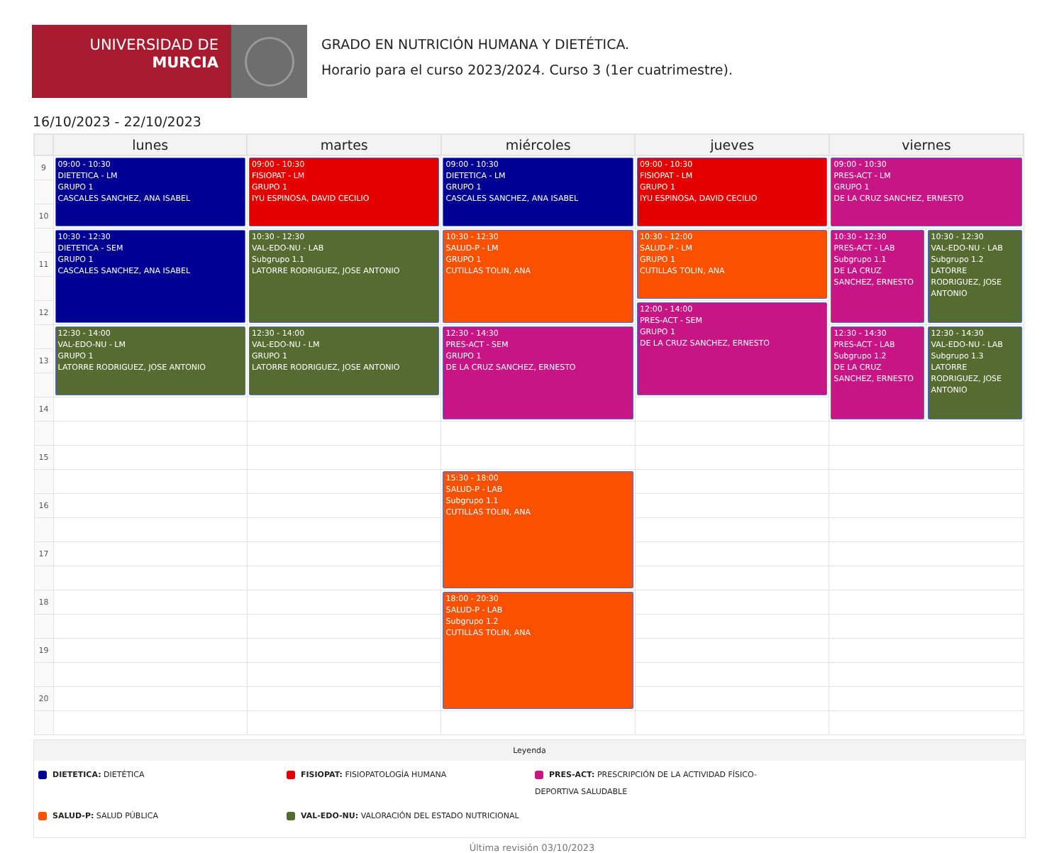UNIVERSIDAD DE
MURCIA
GRADO EN NUTRICIÓN HUMANA Y DIETÉTICA.
Horario para el curso 2023/2024. Curso 3 (1er cuatrimestre).
16/10/2023 - 22/10/2023
| | lunes | martes | miércoles | jueves | viernes | |
| --- | --- | --- | --- | --- | --- | --- |
| 9 | 09:00 - 10:30 DIETETICA - LM GRUPO 1 CASCALES SANCHEZ, ANA ISABEL | 09:00 - 10:30 FISIOPAT - LM GRUPO 1 IYU ESPINOSA, DAVID CECILIO | 09:00 - 10:30 DIETETICA - LM GRUPO 1 CASCALES SANCHEZ, ANA ISABEL | 09:00 - 10:30 FISIOPAT - LM GRUPO 1 IYU ESPINOSA, DAVID CECILIO | 09:00 - 10:30 PRES-ACT - LM GRUPO 1 DE LA CRUZ SANCHEZ, ERNESTO | |
| 10 | | | | | | |
| | 10:30 - 12:30 DIETETICA - SEM GRUPO 1 CASCALES SANCHEZ, ANA ISABEL | 10:30 - 12:30 VAL-EDO-NU - LAB Subgrupo 1.1 LATORRE RODRIGUEZ, JOSE ANTONIO | 10:30 - 12:30 SALUD-P - LM GRUPO 1 CUTILLAS TOLIN, ANA | 10:30 - 12:00 SALUD-P - LM GRUPO 1 CUTILLAS TOLIN, ANA | 10:30 - 12:30 PRES-ACT - LAB Subgrupo 1.1 DE LA CRUZ SANCHEZ, ERNESTO | 10:30 - 12:30 VAL-EDO-NU - LAB Subgrupo 1.2 LATORRE RODRIGUEZ, JOSE ANTONIO |
| 11 | | | | | | |
| 12 | | | | 12:00 - 14:00 PRES-ACT - SEM GRUPO 1 DE LA CRUZ SANCHEZ, ERNESTO | | |
| | 12:30 - 14:00 VAL-EDO-NU - LM GRUPO 1 LATORRE RODRIGUEZ, JOSE ANTONIO | 12:30 - 14:00 VAL-EDO-NU - LM GRUPO 1 LATORRE RODRIGUEZ, JOSE ANTONIO | 12:30 - 14:30 PRES-ACT - SEM GRUPO 1 DE LA CRUZ SANCHEZ, ERNESTO | | 12:30 - 14:30 PRES-ACT - LAB Subgrupo 1.2 DE LA CRUZ SANCHEZ, ERNESTO | 12:30 - 14:30 VAL-EDO-NU - LAB Subgrupo 1.3 LATORRE RODRIGUEZ, JOSE ANTONIO |
| 13 | | | | | | |
| 14 | | | | | | |
| 15 | | | | | | |
| | | | 15:30 - 18:00 SALUD-P - LAB Subgrupo 1.1 CUTILLAS TOLIN, ANA | | | |
| 16 | | | | | | |
| 17 | | | | | | |
| 18 | | | 18:00 - 20:30 SALUD-P - LAB Subgrupo 1.2 CUTILLAS TOLIN, ANA | | | |
| 19 | | | | | | |
| 20 | | | | | | |
Leyenda
DIETETICA: DIETÉTICA
FISIOPAT: FISIOPATOLOGÍA HUMANA
PRES-ACT: PRESCRIPCIÓN DE LA ACTIVIDAD FÍSICO-DEPORTIVA SALUDABLE
SALUD-P: SALUD PÚBLICA
VAL-EDO-NU: VALORACIÓN DEL ESTADO NUTRICIONAL
Última revisión 03/10/2023